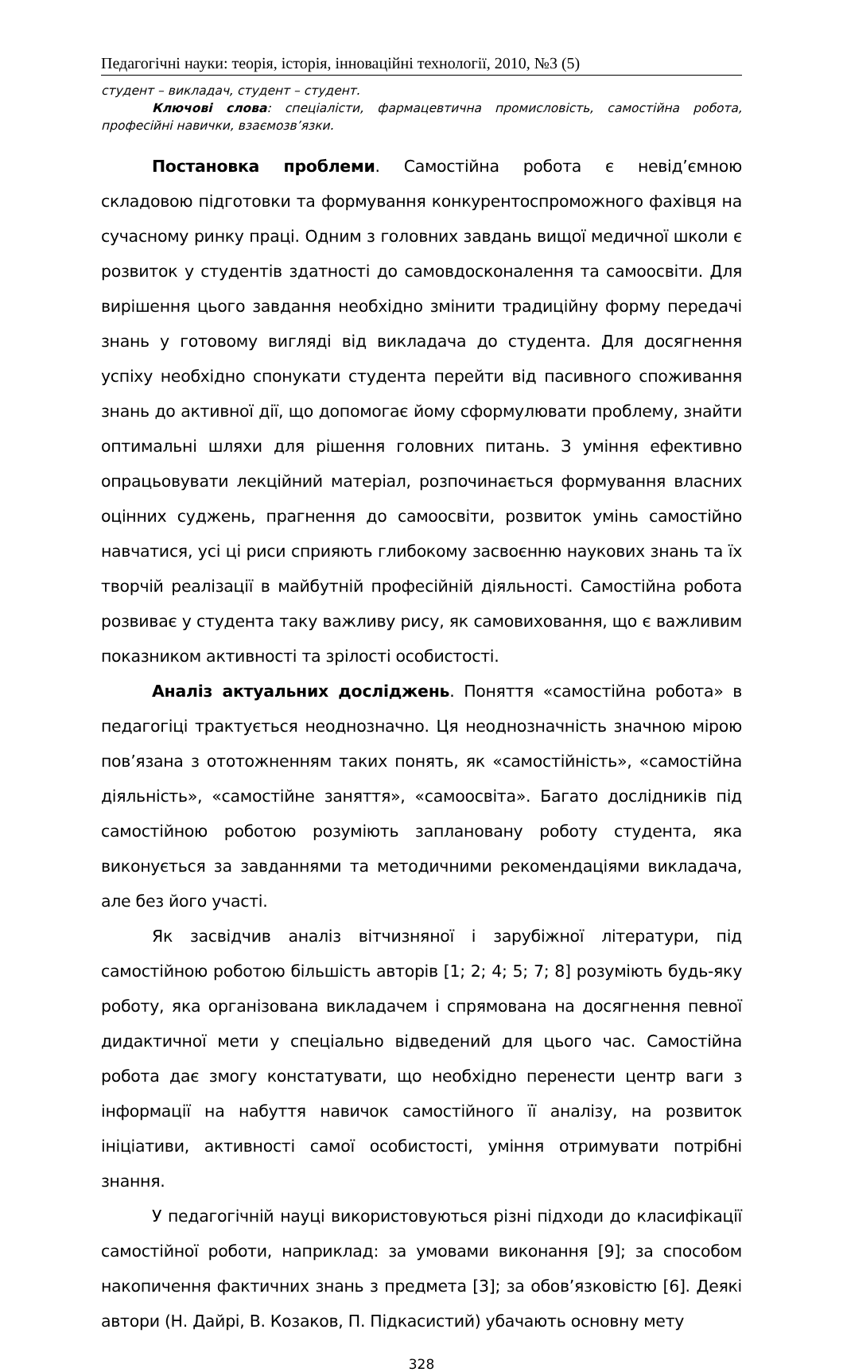Педагогічні науки: теорія, історія, інноваційні технології, 2010, №3 (5)
студент – викладач, студент – студент.
Ключові слова: спеціалісти, фармацевтична промисловість, самостійна робота, професійні навички, взаємозв’язки.
Постановка проблеми. Самостійна робота є невід’ємною складовою підготовки та формування конкурентоспроможного фахівця на сучасному ринку праці. Одним з головних завдань вищої медичної школи є розвиток у студентів здатності до самовдосконалення та самоосвіти. Для вирішення цього завдання необхідно змінити традиційну форму передачі знань у готовому вигляді від викладача до студента. Для досягнення успіху необхідно спонукати студента перейти від пасивного споживання знань до активної дії, що допомогає йому сформулювати проблему, знайти оптимальні шляхи для рішення головних питань. З уміння ефективно опрацьовувати лекційний матеріал, розпочинається формування власних оцінних суджень, прагнення до самоосвіти, розвиток умінь самостійно навчатися, усі ці риси сприяють глибокому засвоєнню наукових знань та їх творчій реалізації в майбутній професійній діяльності. Самостійна робота розвиває у студента таку важливу рису, як самовиховання, що є важливим показником активності та зрілості особистості.
Аналіз актуальних досліджень. Поняття «самостійна робота» в педагогіці трактується неоднозначно. Ця неоднозначність значною мірою пов’язана з ототожненням таких понять, як «самостійність», «самостійна діяльність», «самостійне заняття», «самоосвіта». Багато дослідників під самостійною роботою розуміють заплановану роботу студента, яка виконується за завданнями та методичними рекомендаціями викладача, але без його участі.
Як засвідчив аналіз вітчизняної і зарубіжної літератури, під самостійною роботою більшість авторів [1; 2; 4; 5; 7; 8] розуміють будь-яку роботу, яка організована викладачем і спрямована на досягнення певної дидактичної мети у спеціально відведений для цього час. Самостійна робота дає змогу констатувати, що необхідно перенести центр ваги з інформації на набуття навичок самостійного її аналізу, на розвиток ініціативи, активності самої особистості, уміння отримувати потрібні знання.
У педагогічній науці використовуються різні підходи до класифікації самостійної роботи, наприклад: за умовами виконання [9]; за способом накопичення фактичних знань з предмета [3]; за обов’язковістю [6]. Деякі автори (Н. Дайрі, В. Козаков, П. Підкасистий) убачають основну мету
328